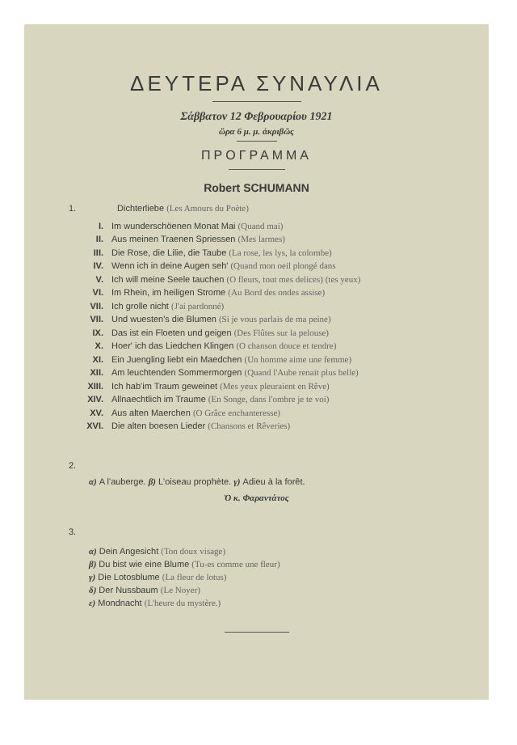ΔΕΥΤΕΡΑ ΣΥΝΑΥΛΙΑ
Σάββατον 12 Φεβρουαρίου 1921
ὥρα 6 μ. μ. ἀκριβῶς
ΠΡΟΓΡΑΜΜΑ
Robert SCHUMANN
1. Dichterliebe (Les Amours du Poète)
I. Im wunderschöenen Monat Mai (Quand mai)
II. Aus meinen Traenen Spriessen (Mes larmes)
III. Die Rose, die Lilie, die Taube (La rose, les lys, la colombe)
IV. Wenn ich in deine Augen seh' (Quand mon oeil plongé dans
V. Ich will meine Seele tauchen (O fleurs, tout mes delices) (tes yeux)
VI. Im Rhein, im heiligen Strome (Au Bord des ondes assise)
VII. Ich grolle nicht (J'ai pardonné)
VII. Und wuesten's die Blumen (Si je vous parlais de ma peine)
IX. Das ist ein Floeten und geigen (Des Flûtes sur la pelouse)
X. Hoer' ich das Liedchen Klingen (O chanson douce et tendre)
XI. Ein Juengling liebt ein Maedchen (Un homme aime une femme)
XII. Am leuchtenden Sommermorgen (Quand l'Aube renait plus belle)
XIII. Ich hab'im Traum geweinet (Mes yeux pleuraient en Rêve)
XIV. Allnaechtlich im Traume (En Songe, dans l'ombre je te voi)
XV. Aus alten Maerchen (O Grâce enchanteresse)
XVI. Die alten boesen Lieder (Chansons et Rêveries)
2.
α) A l'auberge. β) L'oiseau prophète. γ) Adieu à la forêt.
Ὁ κ. Φαραντάτος
3.
α) Dein Angesicht (Ton doux visage)
β) Du bist wie eine Blume (Tu-es comme une fleur)
γ) Die Lotosblume (La fleur de lotus)
δ) Der Nussbaum (Le Noyer)
ε) Mondnacht (L'heure du mystère.)